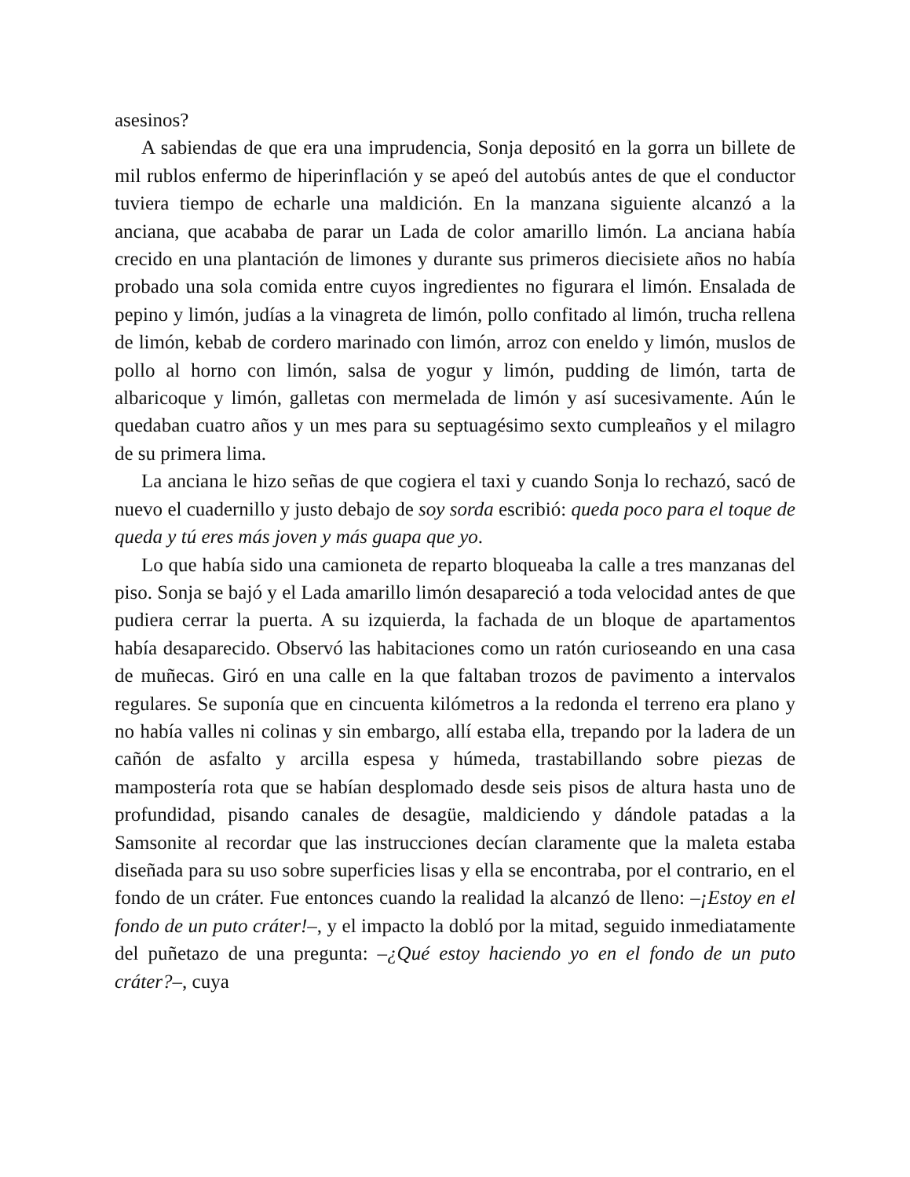asesinos?
A sabiendas de que era una imprudencia, Sonja depositó en la gorra un billete de mil rublos enfermo de hiperinflación y se apeó del autobús antes de que el conductor tuviera tiempo de echarle una maldición. En la manzana siguiente alcanzó a la anciana, que acababa de parar un Lada de color amarillo limón. La anciana había crecido en una plantación de limones y durante sus primeros diecisiete años no había probado una sola comida entre cuyos ingredientes no figurara el limón. Ensalada de pepino y limón, judías a la vinagreta de limón, pollo confitado al limón, trucha rellena de limón, kebab de cordero marinado con limón, arroz con eneldo y limón, muslos de pollo al horno con limón, salsa de yogur y limón, pudding de limón, tarta de albaricoque y limón, galletas con mermelada de limón y así sucesivamente. Aún le quedaban cuatro años y un mes para su septuagésimo sexto cumpleaños y el milagro de su primera lima.
La anciana le hizo señas de que cogiera el taxi y cuando Sonja lo rechazó, sacó de nuevo el cuadernillo y justo debajo de soy sorda escribió: queda poco para el toque de queda y tú eres más joven y más guapa que yo.
Lo que había sido una camioneta de reparto bloqueaba la calle a tres manzanas del piso. Sonja se bajó y el Lada amarillo limón desapareció a toda velocidad antes de que pudiera cerrar la puerta. A su izquierda, la fachada de un bloque de apartamentos había desaparecido. Observó las habitaciones como un ratón curioseando en una casa de muñecas. Giró en una calle en la que faltaban trozos de pavimento a intervalos regulares. Se suponía que en cincuenta kilómetros a la redonda el terreno era plano y no había valles ni colinas y sin embargo, allí estaba ella, trepando por la ladera de un cañón de asfalto y arcilla espesa y húmeda, trastabillando sobre piezas de mampostería rota que se habían desplomado desde seis pisos de altura hasta uno de profundidad, pisando canales de desagüe, maldiciendo y dándole patadas a la Samsonite al recordar que las instrucciones decían claramente que la maleta estaba diseñada para su uso sobre superficies lisas y ella se encontraba, por el contrario, en el fondo de un cráter. Fue entonces cuando la realidad la alcanzó de lleno: –¡Estoy en el fondo de un puto cráter!–, y el impacto la dobló por la mitad, seguido inmediatamente del puñetazo de una pregunta: –¿Qué estoy haciendo yo en el fondo de un puto cráter?–, cuya